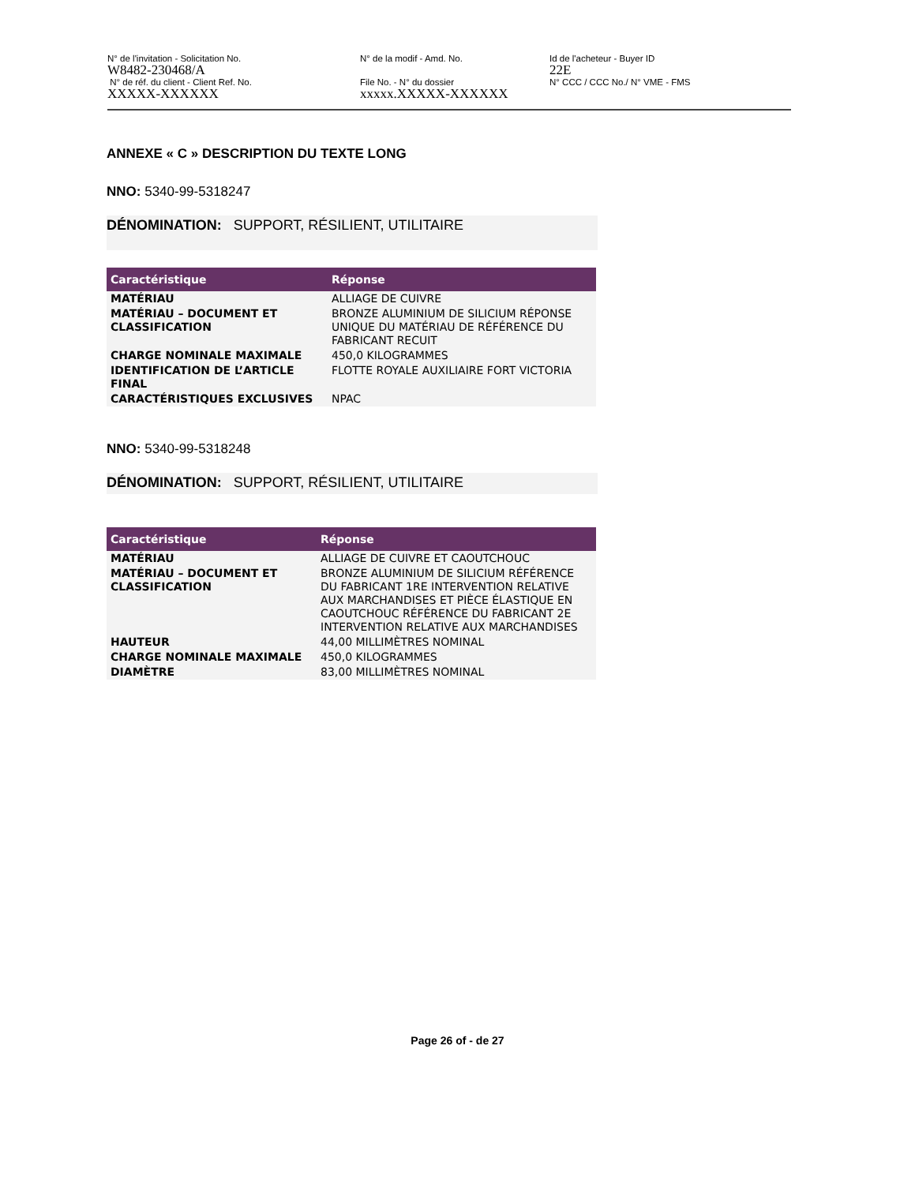| N° de l'invitation - Solicitation No. W8482-230468/A | N° de la modif - Amd. No. | Id de l'acheteur - Buyer ID 22E |
| N° de réf. du client - Client Ref. No. XXXXX-XXXXXX | File No. - N° du dossier xxxxx.XXXXX-XXXXXX | N° CCC / CCC No./ N° VME - FMS |
ANNEXE « C » DESCRIPTION DU TEXTE LONG
NNO: 5340-99-5318247
DÉNOMINATION: SUPPORT, RÉSILIENT, UTILITAIRE
| Caractéristique | Réponse |
| --- | --- |
| MATÉRIAU | ALLIAGE DE CUIVRE |
| MATÉRIAU – DOCUMENT ET CLASSIFICATION | BRONZE ALUMINIUM DE SILICIUM RÉPONSE UNIQUE DU MATÉRIAU DE RÉFÉRENCE DU FABRICANT RECUIT |
| CHARGE NOMINALE MAXIMALE | 450,0 KILOGRAMMES |
| IDENTIFICATION DE L’ARTICLE FINAL | FLOTTE ROYALE AUXILIAIRE FORT VICTORIA |
| CARACTÉRISTIQUES EXCLUSIVES | NPAC |
NNO: 5340-99-5318248
DÉNOMINATION: SUPPORT, RÉSILIENT, UTILITAIRE
| Caractéristique | Réponse |
| --- | --- |
| MATÉRIAU | ALLIAGE DE CUIVRE ET CAOUTCHOUC |
| MATÉRIAU – DOCUMENT ET CLASSIFICATION | BRONZE ALUMINIUM DE SILICIUM RÉFÉRENCE DU FABRICANT 1RE INTERVENTION RELATIVE AUX MARCHANDISES ET PIÈCE ÉLASTIQUE EN CAOUTCHOUC RÉFÉRENCE DU FABRICANT 2E INTERVENTION RELATIVE AUX MARCHANDISES |
| HAUTEUR | 44,00 MILLIMÈTRES NOMINAL |
| CHARGE NOMINALE MAXIMALE | 450,0 KILOGRAMMES |
| DIAMÈTRE | 83,00 MILLIMÈTRES NOMINAL |
Page 26 of - de 27